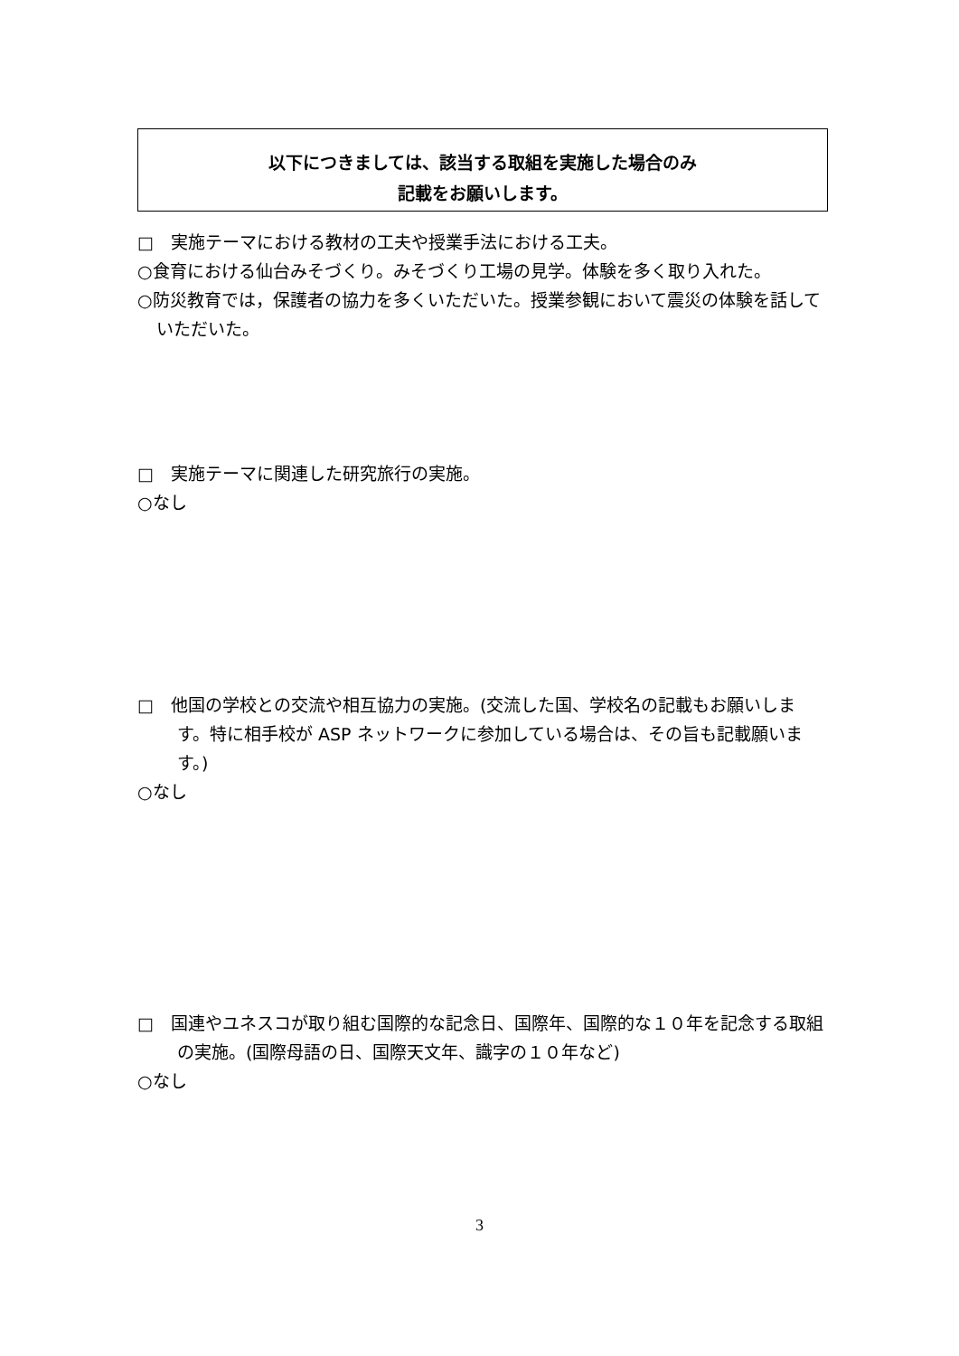以下につきましては、該当する取組を実施した場合のみ
記載をお願いします。
□　実施テーマにおける教材の工夫や授業手法における工夫。
○食育における仙台みそづくり。みそづくり工場の見学。体験を多く取り入れた。
○防災教育では，保護者の協力を多くいただいた。授業参観において震災の体験を話していただいた。
□　実施テーマに関連した研究旅行の実施。
○なし
□　他国の学校との交流や相互協力の実施。(交流した国、学校名の記載もお願いします。特に相手校が ASP ネットワークに参加している場合は、その旨も記載願います。)
○なし
□　国連やユネスコが取り組む国際的な記念日、国際年、国際的な１０年を記念する取組の実施。(国際母語の日、国際天文年、識字の１０年など)
○なし
3